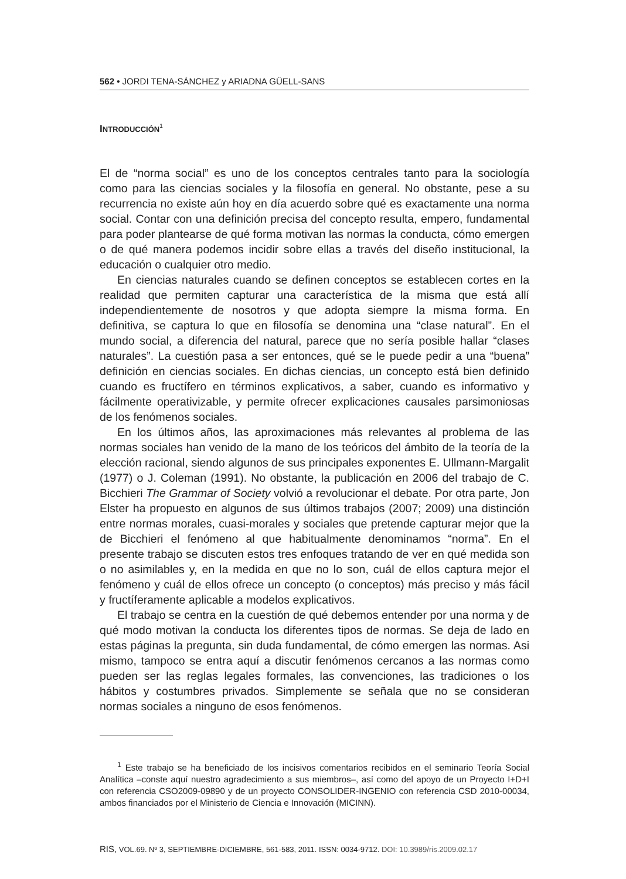562 • JORDI TENA-SÁNCHEZ y ARIADNA GÜELL-SANS
INTRODUCCIÓN<sup>1</sup>
El de “norma social” es uno de los conceptos centrales tanto para la sociología como para las ciencias sociales y la filosofía en general. No obstante, pese a su recurrencia no existe aún hoy en día acuerdo sobre qué es exactamente una norma social. Contar con una definición precisa del concepto resulta, empero, fundamental para poder plantearse de qué forma motivan las normas la conducta, cómo emergen o de qué manera podemos incidir sobre ellas a través del diseño institucional, la educación o cualquier otro medio.
En ciencias naturales cuando se definen conceptos se establecen cortes en la realidad que permiten capturar una característica de la misma que está allí independientemente de nosotros y que adopta siempre la misma forma. En definitiva, se captura lo que en filosofía se denomina una “clase natural”. En el mundo social, a diferencia del natural, parece que no sería posible hallar “clases naturales”. La cuestión pasa a ser entonces, qué se le puede pedir a una “buena” definición en ciencias sociales. En dichas ciencias, un concepto está bien definido cuando es fructífero en términos explicativos, a saber, cuando es informativo y fácilmente operativizable, y permite ofrecer explicaciones causales parsimoniosas de los fenómenos sociales.
En los últimos años, las aproximaciones más relevantes al problema de las normas sociales han venido de la mano de los teóricos del ámbito de la teoría de la elección racional, siendo algunos de sus principales exponentes E. Ullmann-Margalit (1977) o J. Coleman (1991). No obstante, la publicación en 2006 del trabajo de C. Bicchieri The Grammar of Society volvió a revolucionar el debate. Por otra parte, Jon Elster ha propuesto en algunos de sus últimos trabajos (2007; 2009) una distinción entre normas morales, cuasi-morales y sociales que pretende capturar mejor que la de Bicchieri el fenómeno al que habitualmente denominamos “norma”. En el presente trabajo se discuten estos tres enfoques tratando de ver en qué medida son o no asimilables y, en la medida en que no lo son, cuál de ellos captura mejor el fenómeno y cuál de ellos ofrece un concepto (o conceptos) más preciso y más fácil y fructíferamente aplicable a modelos explicativos.
El trabajo se centra en la cuestión de qué debemos entender por una norma y de qué modo motivan la conducta los diferentes tipos de normas. Se deja de lado en estas páginas la pregunta, sin duda fundamental, de cómo emergen las normas. Asi mismo, tampoco se entra aquí a discutir fenómenos cercanos a las normas como pueden ser las reglas legales formales, las convenciones, las tradiciones o los hábitos y costumbres privados. Simplemente se señala que no se consideran normas sociales a ninguno de esos fenómenos.
<sup>1</sup> Este trabajo se ha beneficiado de los incisivos comentarios recibidos en el seminario Teoría Social Analítica –conste aquí nuestro agradecimiento a sus miembros–, así como del apoyo de un Proyecto I+D+I con referencia CSO2009-09890 y de un proyecto CONSOLIDER-INGENIO con referencia CSD 2010-00034, ambos financiados por el Ministerio de Ciencia e Innovación (MICINN).
RIS, VOL.69. Nº 3, SEPTIEMBRE-DICIEMBRE, 561-583, 2011. ISSN: 0034-9712. DOI: 10.3989/ris.2009.02.17